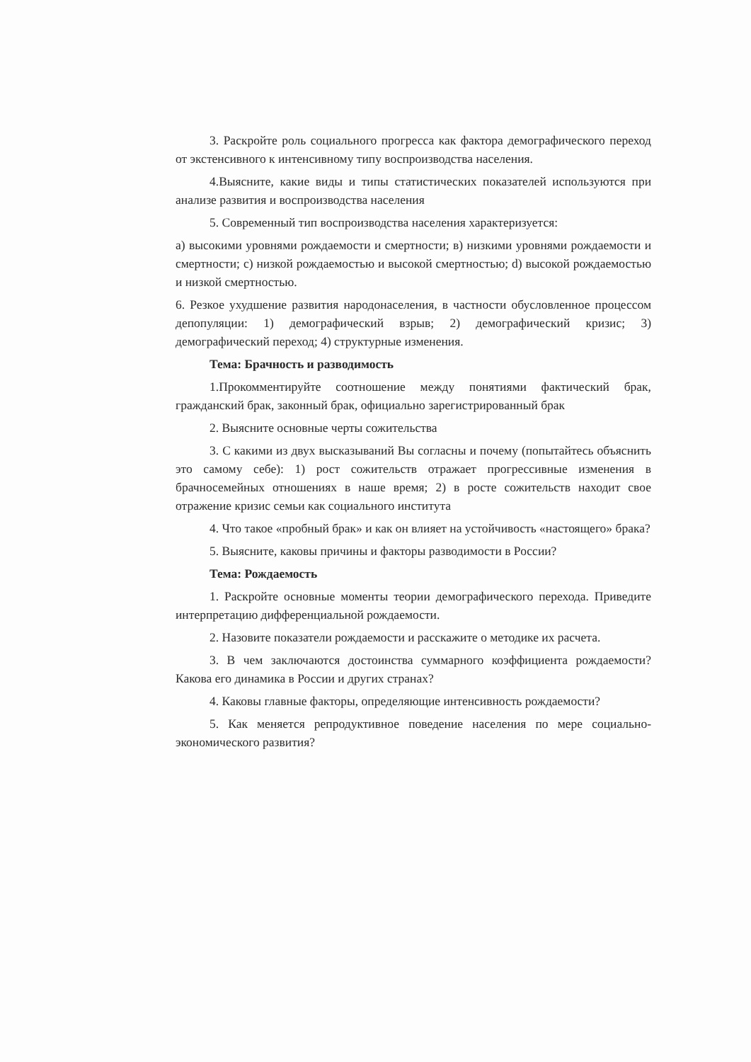3. Раскройте роль социального прогресса как фактора демографического переход от экстенсивного к интенсивному типу воспроизводства населения.
4.Выясните, какие виды и типы статистических показателей используются при анализе развития и воспроизводства населения
5. Современный тип воспроизводства населения характеризуется:
a) высокими уровнями рождаемости и смертности; в) низкими уровнями рождаемости и смертности; c) низкой рождаемостью и высокой смертностью; d) высокой рождаемостью и низкой смертностью.
6. Резкое ухудшение развития народонаселения, в частности обусловленное процессом депопуляции: 1) демографический взрыв; 2) демографический кризис; 3) демографический переход; 4) структурные изменения.
Тема: Брачность и разводимость
1.Прокомментируйте соотношение между понятиями фактический брак, гражданский брак, законный брак, официально зарегистрированный брак
2. Выясните основные черты сожительства
3. С какими из двух высказываний Вы согласны и почему (попытайтесь объяснить это самому себе): 1) рост сожительств отражает прогрессивные изменения в брачносемейных отношениях в наше время; 2) в росте сожительств находит свое отражение кризис семьи как социального института
4. Что такое «пробный брак» и как он влияет на устойчивость «настоящего» брака?
5. Выясните, каковы причины и факторы разводимости в России?
Тема: Рождаемость
1. Раскройте основные моменты теории демографического перехода. Приведите интерпретацию дифференциальной рождаемости.
2. Назовите показатели рождаемости и расскажите о методике их расчета.
3. В чем заключаются достоинства суммарного коэффициента рождаемости? Какова его динамика в России и других странах?
4. Каковы главные факторы, определяющие интенсивность рождаемости?
5. Как меняется репродуктивное поведение населения по мере социально-экономического развития?